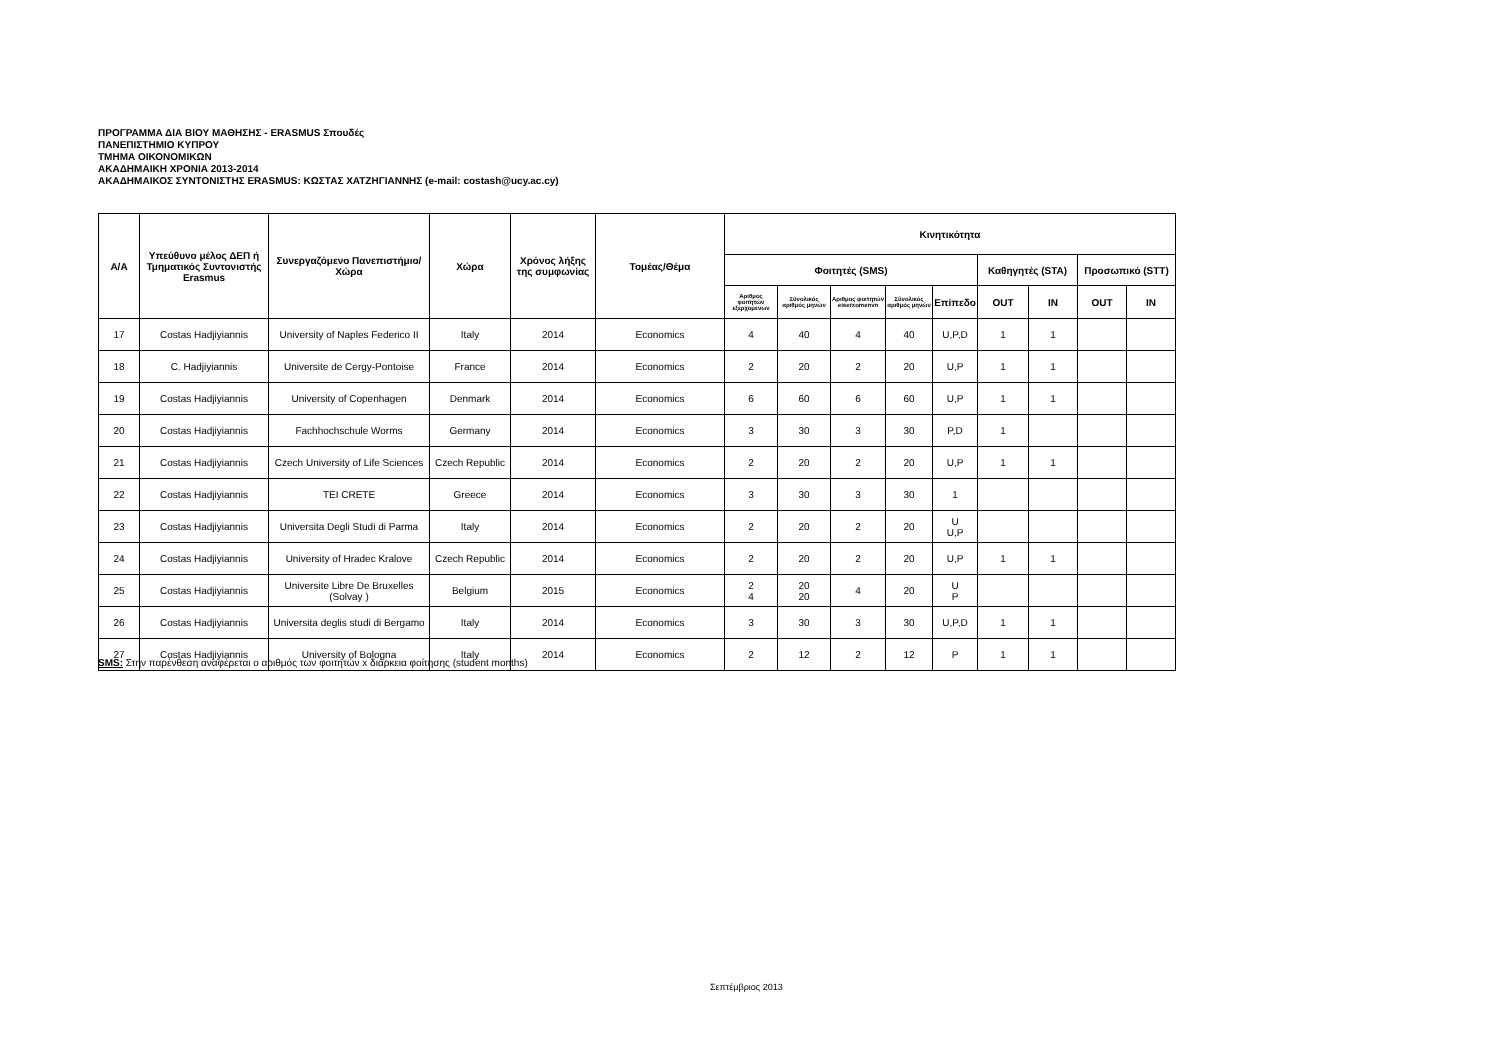ΠΡΟΓΡΑΜΜΑ ΔΙΑ ΒΙΟΥ ΜΑΘΗΣΗΣ - ERASMUS Σπουδές
ΠΑΝΕΠΙΣΤΗΜΙΟ ΚΥΠΡΟΥ
ΤΜΗΜΑ ΟΙΚΟΝΟΜΙΚΩΝ
ΑΚΑΔΗΜΑΙΚΗ ΧΡΟΝΙΑ 2013-2014
ΑΚΑΔΗΜΑΙΚΟΣ ΣΥΝΤΟΝΙΣΤΗΣ ERASMUS: ΚΩΣΤΑΣ ΧΑΤΖΗΓΙΑΝΝΗΣ (e-mail: costash@ucy.ac.cy)
| Α/Α | Υπεύθυνο μέλος ΔΕΠ ή Τμηματικός Συντονιστής Erasmus | Συνεργαζόμενο Πανεπιστήμιο/Χώρα | Χώρα | Χρόνος λήξης της συμφωνίας | Τομέας/Θέμα | Κινητικότητα | | | | | | | | |
| --- | --- | --- | --- | --- | --- | --- | --- | --- | --- | --- | --- | --- | --- | --- |
| | | | | | | Φοιτητές (SMS) | | | | | Καθηγητές (STA) | | Προσωπικό (STT) | |
| | | | | | | Αριθμος φοιτητών εξερχομενων | Σύνολικός αριθμός μηνών | Αριθμος φοιτητών eiserxomenvn | Σύνολικός αριθμός μηνών | Επίπεδο | OUT | IN | OUT | IN |
| 17 | Costas Hadjiyiannis | University of Naples Federico II | Italy | 2014 | Economics | 4 | 40 | 4 | 40 | U,P,D | 1 | 1 | | |
| 18 | C. Hadjiyiannis | Universite de Cergy-Pontoise | France | 2014 | Economics | 2 | 20 | 2 | 20 | U,P | 1 | 1 | | |
| 19 | Costas Hadjiyiannis | University of Copenhagen | Denmark | 2014 | Economics | 6 | 60 | 6 | 60 | U,P | 1 | 1 | | |
| 20 | Costas Hadjiyiannis | Fachhochschule Worms | Germany | 2014 | Economics | 3 | 30 | 3 | 30 | P,D | 1 | | | |
| 21 | Costas Hadjiyiannis | Czech University of Life Sciences | Czech Republic | 2014 | Economics | 2 | 20 | 2 | 20 | U,P | 1 | 1 | | |
| 22 | Costas Hadjiyiannis | TEI CRETE | Greece | 2014 | Economics | 3 | 30 | 3 | 30 | 1 | | | | |
| 23 | Costas Hadjiyiannis | Universita Degli Studi di Parma | Italy | 2014 | Economics | 2 | 20 | 2 | 20 | U U,P | | | | |
| 24 | Costas Hadjiyiannis | University of Hradec Kralove | Czech Republic | 2014 | Economics | 2 | 20 | 2 | 20 | U,P | 1 | 1 | | |
| 25 | Costas Hadjiyiannis | Universite Libre De Bruxelles (Solvay ) | Belgium | 2015 | Economics | 2 4 | 20 20 | 4 | 20 | U P | | | | |
| 26 | Costas Hadjiyiannis | Universita deglis studi di Bergamo | Italy | 2014 | Economics | 3 | 30 | 3 | 30 | U,P,D | 1 | 1 | | |
| 27 | Costas Hadjiyiannis | University of Bologna | Italy | 2014 | Economics | 2 | 12 | 2 | 12 | P | 1 | 1 | | |
SMS: Στην παρένθεση αναφέρεται ο αριθμός των φοιτητών x διάρκεια φοίτησης (student months)
Σεπτέμβριος 2013